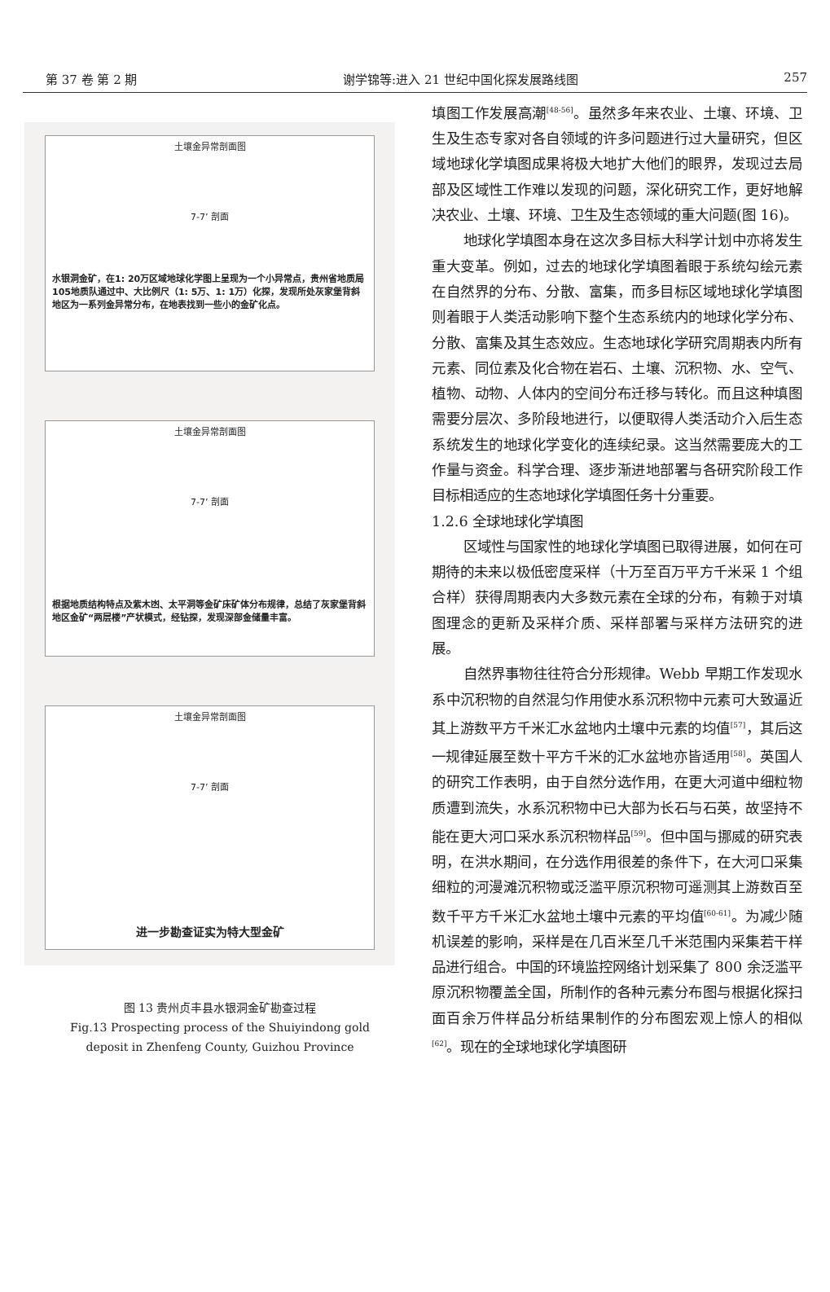第 37 卷 第 2 期 谢学锦等:进入 21 世纪中国化探发展路线图 257
土壤金异常剖面图
7-7’ 剖面
水银洞金矿，在1: 20万区域地球化学图上呈现为一个小异常点，贵州省地质局105地质队通过中、大比例尺（1: 5万、1: 1万）化探，发现所处灰家堡背斜地区为一系列金异常分布，在地表找到一些小的金矿化点。
土壤金异常剖面图
7-7’ 剖面
根据地质结构特点及紫木凼、太平洞等金矿床矿体分布规律，总结了灰家堡背斜地区金矿“两层楼”产状模式，经钻探，发现深部金储量丰富。
土壤金异常剖面图
7-7’ 剖面
进一步勘查证实为特大型金矿
图 13 贵州贞丰县水银洞金矿勘查过程
Fig.13 Prospecting process of the Shuiyindong gold
deposit in Zhenfeng County, Guizhou Province
填图工作发展高潮<sup>[48-56]</sup>。虽然多年来农业、土壤、环境、卫生及生态专家对各自领域的许多问题进行过大量研究，但区域地球化学填图成果将极大地扩大他们的眼界，发现过去局部及区域性工作难以发现的问题，深化研究工作，更好地解决农业、土壤、环境、卫生及生态领域的重大问题(图 16)。
地球化学填图本身在这次多目标大科学计划中亦将发生重大变革。例如，过去的地球化学填图着眼于系统勾绘元素在自然界的分布、分散、富集，而多目标区域地球化学填图则着眼于人类活动影响下整个生态系统内的地球化学分布、分散、富集及其生态效应。生态地球化学研究周期表内所有元素、同位素及化合物在岩石、土壤、沉积物、水、空气、植物、动物、人体内的空间分布迁移与转化。而且这种填图需要分层次、多阶段地进行，以便取得人类活动介入后生态系统发生的地球化学变化的连续纪录。这当然需要庞大的工作量与资金。科学合理、逐步渐进地部署与各研究阶段工作目标相适应的生态地球化学填图任务十分重要。
1.2.6 全球地球化学填图
区域性与国家性的地球化学填图已取得进展，如何在可期待的未来以极低密度采样（十万至百万平方千米采 1 个组合样）获得周期表内大多数元素在全球的分布，有赖于对填图理念的更新及采样介质、采样部署与采样方法研究的进展。
自然界事物往往符合分形规律。Webb 早期工作发现水系中沉积物的自然混匀作用使水系沉积物中元素可大致逼近其上游数平方千米汇水盆地内土壤中元素的均值<sup>[57]</sup>，其后这一规律延展至数十平方千米的汇水盆地亦皆适用<sup>[58]</sup>。英国人的研究工作表明，由于自然分选作用，在更大河道中细粒物质遭到流失，水系沉积物中已大部为长石与石英，故坚持不能在更大河口采水系沉积物样品<sup>[59]</sup>。但中国与挪威的研究表明，在洪水期间，在分选作用很差的条件下，在大河口采集细粒的河漫滩沉积物或泛滥平原沉积物可遥测其上游数百至数千平方千米汇水盆地土壤中元素的平均值<sup>[60-61]</sup>。为减少随机误差的影响，采样是在几百米至几千米范围内采集若干样品进行组合。中国的环境监控网络计划采集了 800 余泛滥平原沉积物覆盖全国，所制作的各种元素分布图与根据化探扫面百余万件样品分析结果制作的分布图宏观上惊人的相似<sup>[62]</sup>。现在的全球地球化学填图研